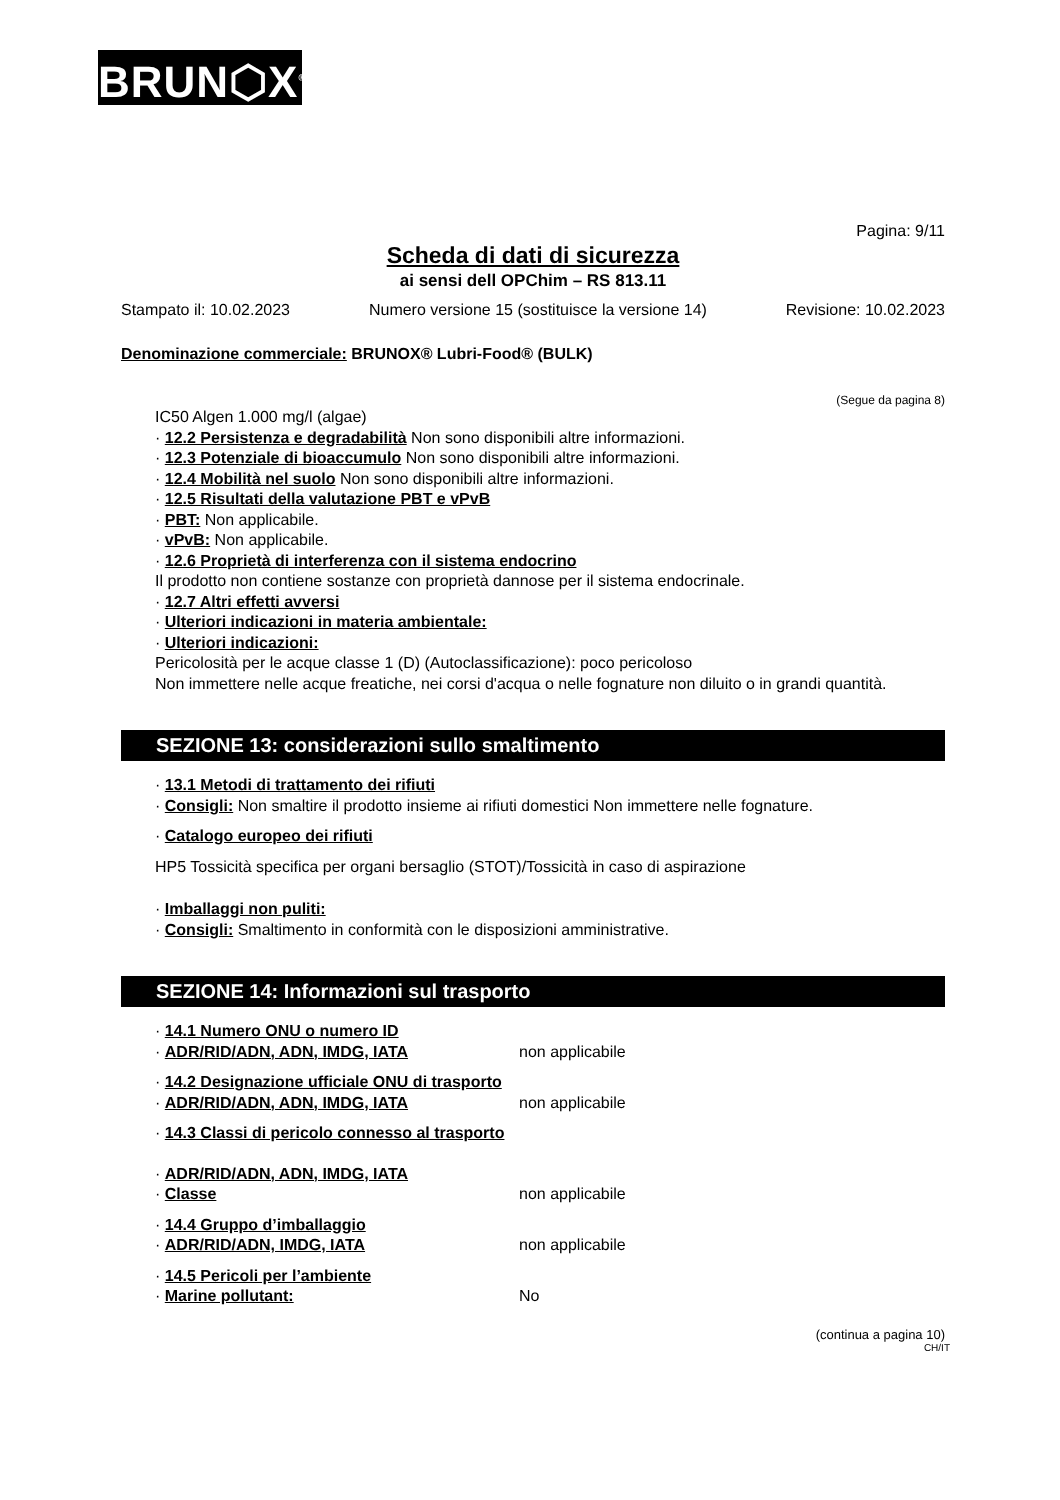BRUN⬡X<sup>®</sup>
Pagina: 9/11
Scheda di dati di sicurezza
ai sensi dell OPChim – RS 813.11
Stampato il: 10.02.2023 Numero versione 15 (sostituisce la versione 14) Revisione: 10.02.2023
Denominazione commerciale: BRUNOX® Lubri-Food® (BULK)
(Segue da pagina 8)
IC50 Algen 1.000 mg/l (algae)
· 12.2 Persistenza e degradabilità Non sono disponibili altre informazioni.
· 12.3 Potenziale di bioaccumulo Non sono disponibili altre informazioni.
· 12.4 Mobilità nel suolo Non sono disponibili altre informazioni.
· 12.5 Risultati della valutazione PBT e vPvB
· PBT: Non applicabile.
· vPvB: Non applicabile.
· 12.6 Proprietà di interferenza con il sistema endocrino
Il prodotto non contiene sostanze con proprietà dannose per il sistema endocrinale.
· 12.7 Altri effetti avversi
· Ulteriori indicazioni in materia ambientale:
· Ulteriori indicazioni:
Pericolosità per le acque classe 1 (D) (Autoclassificazione): poco pericoloso
Non immettere nelle acque freatiche, nei corsi d'acqua o nelle fognature non diluito o in grandi quantità.
SEZIONE 13: considerazioni sullo smaltimento
· 13.1 Metodi di trattamento dei rifiuti
· Consigli: Non smaltire il prodotto insieme ai rifiuti domestici Non immettere nelle fognature.
· Catalogo europeo dei rifiuti
HP5 Tossicità specifica per organi bersaglio (STOT)/Tossicità in caso di aspirazione
· Imballaggi non puliti:
· Consigli: Smaltimento in conformità con le disposizioni amministrative.
SEZIONE 14: Informazioni sul trasporto
· 14.1 Numero ONU o numero ID
· ADR/RID/ADN, ADN, IMDG, IATA non applicabile
· 14.2 Designazione ufficiale ONU di trasporto
· ADR/RID/ADN, ADN, IMDG, IATA non applicabile
· 14.3 Classi di pericolo connesso al trasporto
· ADR/RID/ADN, ADN, IMDG, IATA
· Classe non applicabile
· 14.4 Gruppo d’imballaggio
· ADR/RID/ADN, IMDG, IATA non applicabile
· 14.5 Pericoli per l’ambiente
· Marine pollutant: No
(continua a pagina 10)
CH/IT